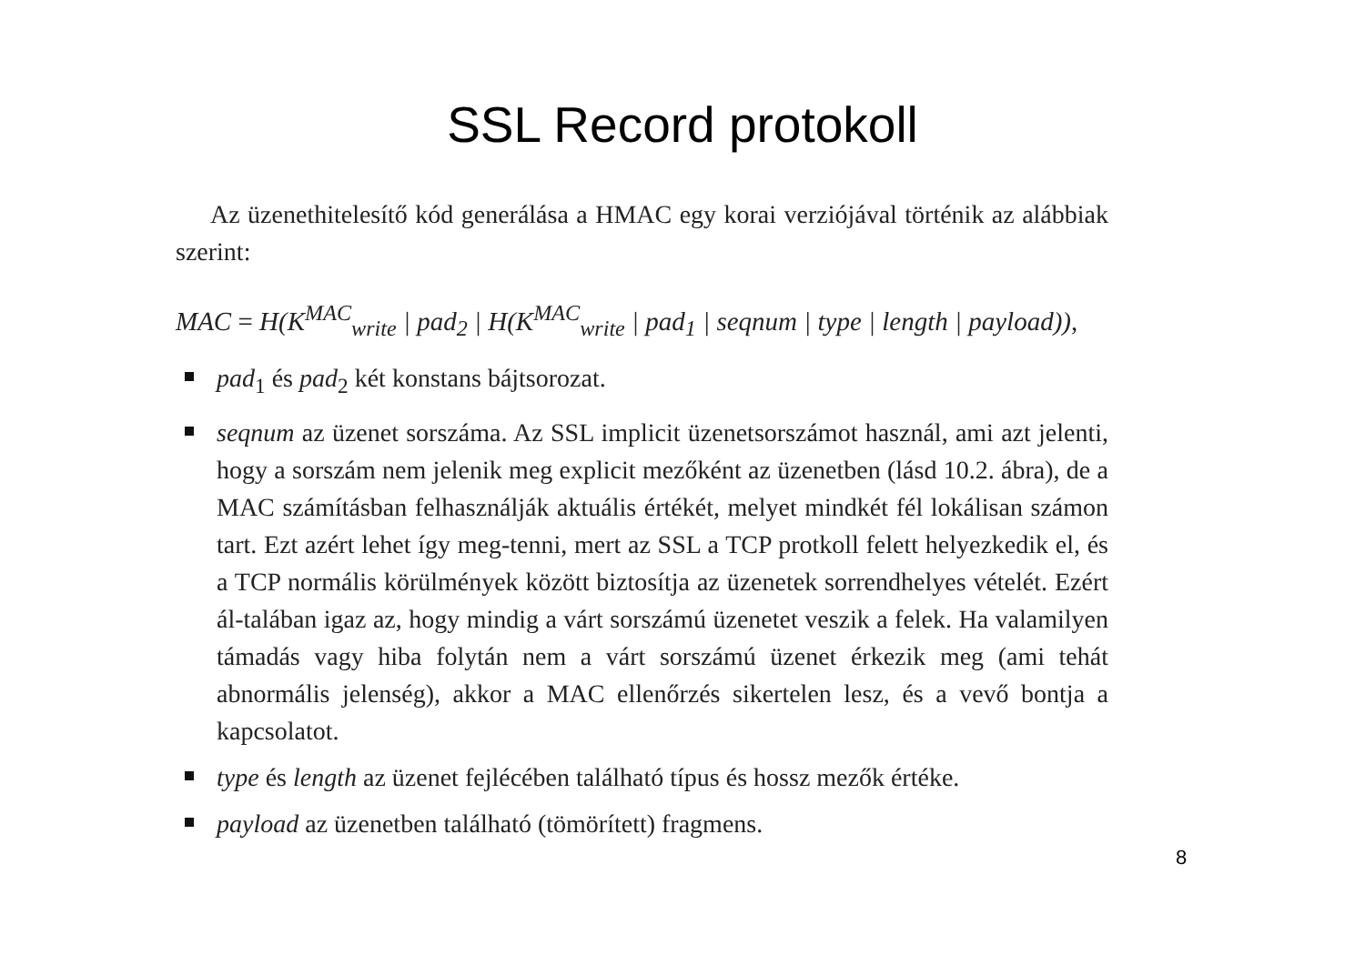SSL Record protokoll
Az üzenethitelesítő kód generálása a HMAC egy korai verziójával történik az alábbiak szerint:
MAC = H(K<sup>MAC</sup><sub>write</sub> | pad<sub>2</sub> | H(K<sup>MAC</sup><sub>write</sub> | pad<sub>1</sub> | seqnum | type | length | payload)),
pad<sub>1</sub> és pad<sub>2</sub> két konstans bájtsorozat.
seqnum az üzenet sorszáma. Az SSL implicit üzenetsorszámot használ, ami azt jelenti, hogy a sorszám nem jelenik meg explicit mezőként az üzenetben (lásd 10.2. ábra), de a MAC számításban felhasználják aktuális értékét, melyet mindkét fél lokálisan számon tart. Ezt azért lehet így meg-tenni, mert az SSL a TCP protkoll felett helyezkedik el, és a TCP normális körülmények között biztosítja az üzenetek sorrendhelyes vételét. Ezért ál-talában igaz az, hogy mindig a várt sorszámú üzenetet veszik a felek. Ha valamilyen támadás vagy hiba folytán nem a várt sorszámú üzenet érkezik meg (ami tehát abnormális jelenség), akkor a MAC ellenőrzés sikertelen lesz, és a vevő bontja a kapcsolatot.
type és length az üzenet fejlécében található típus és hossz mezők értéke.
payload az üzenetben található (tömörített) fragmens.
8